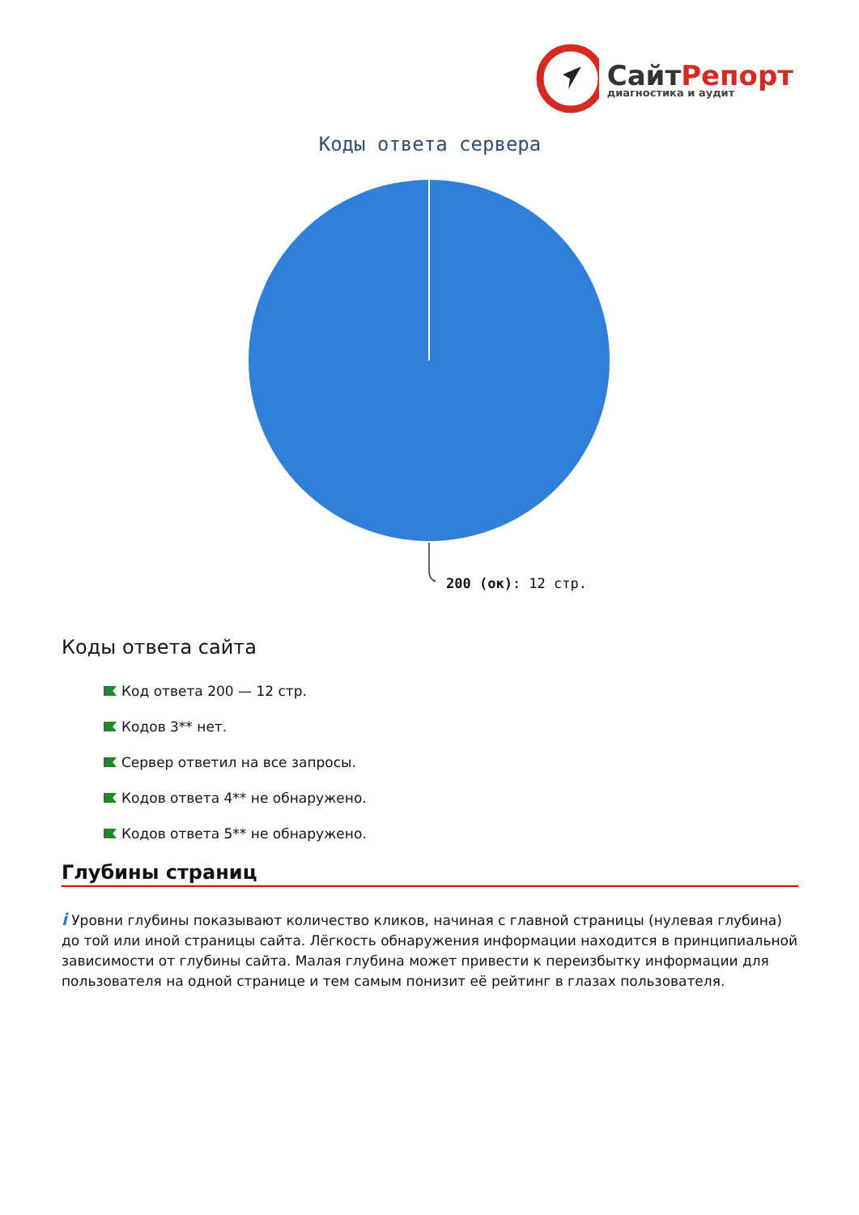СайтРепорт
диагностика и аудит
Коды ответа сервера
200 (ок): 12 стр.
Коды ответа сайта
Код ответа 200 — 12 стр.
Кодов 3** нет.
Сервер ответил на все запросы.
Кодов ответа 4** не обнаружено.
Кодов ответа 5** не обнаружено.
Глубины страниц
i Уровни глубины показывают количество кликов, начиная с главной страницы (нулевая глубина) до той или иной страницы сайта. Лёгкость обнаружения информации находится в принципиальной зависимости от глубины сайта. Малая глубина может привести к переизбытку информации для пользователя на одной странице и тем самым понизит её рейтинг в глазах пользователя.